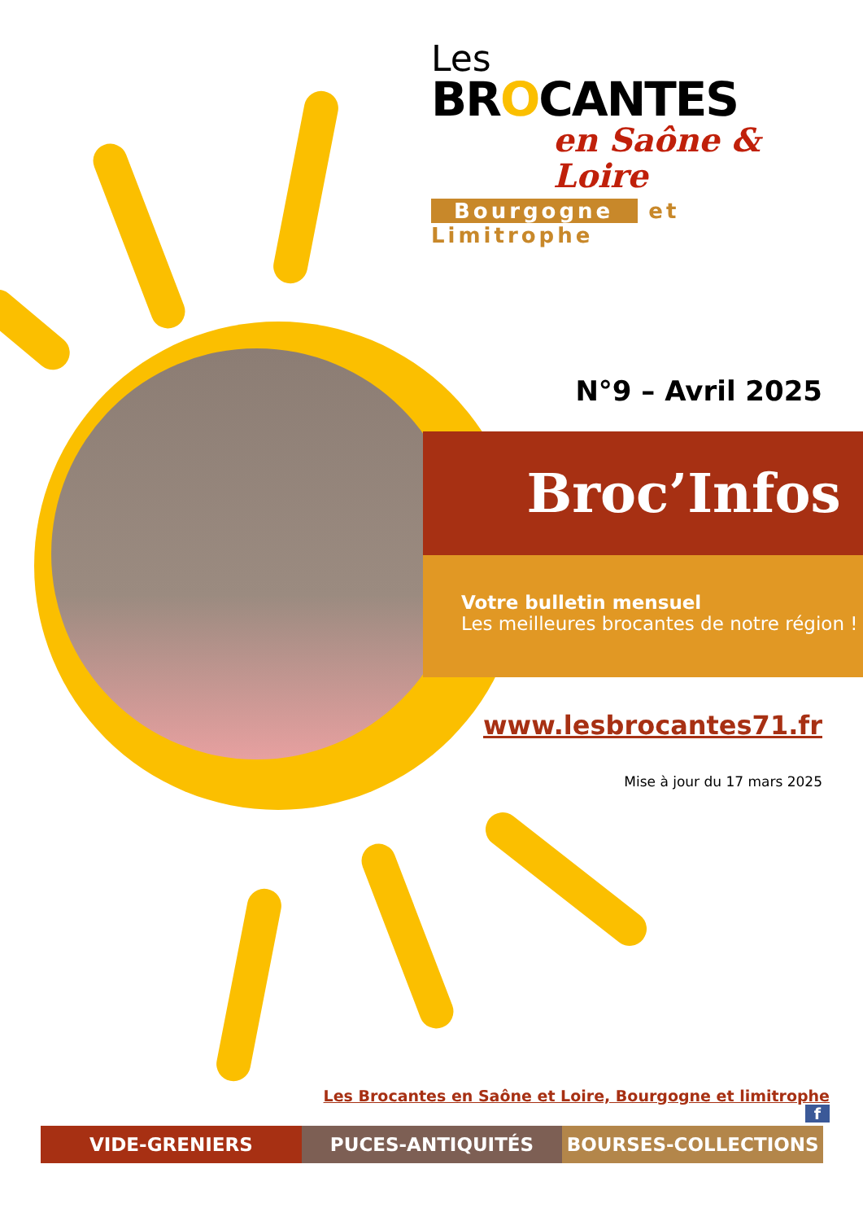Les
BROCANTES
en Saône & Loire
Bourgogne et Limitrophe
N°9 – Avril 2025
Broc’Infos
Votre bulletin mensuel
Les meilleures brocantes de notre région !
www.lesbrocantes71.fr
Mise à jour du 17 mars 2025
Les Brocantes en Saône et Loire, Bourgogne et limitrophe f
VIDE-GRENIERS PUCES-ANTIQUITÉS BOURSES-COLLECTIONS